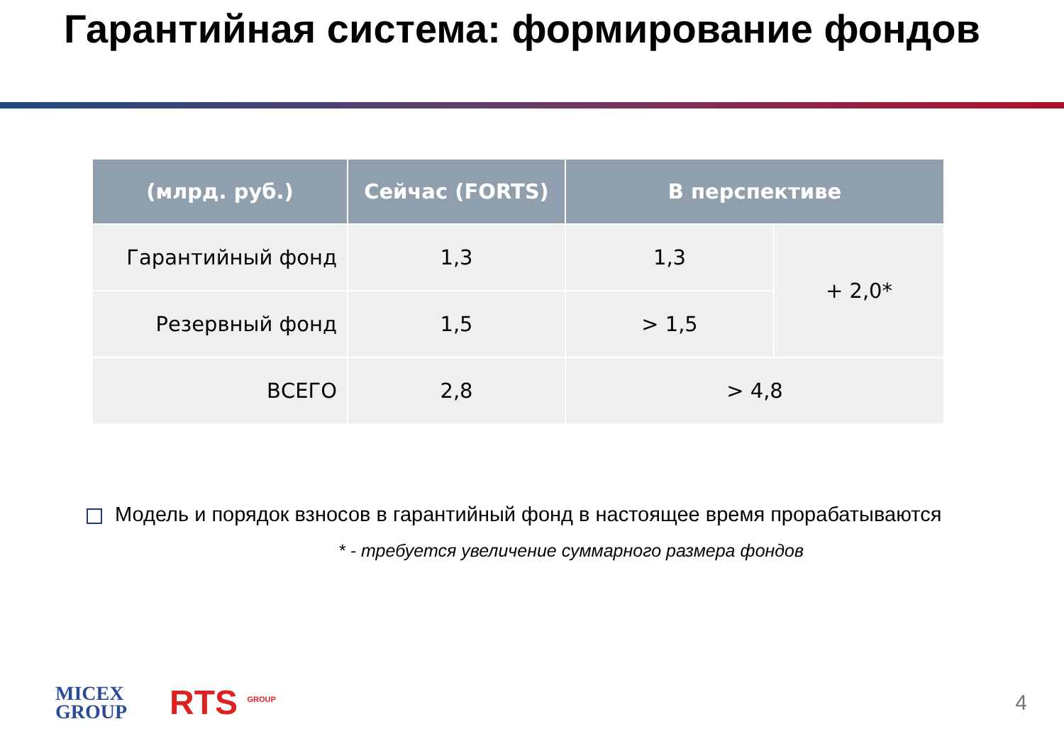Гарантийная система: формирование фондов
| (млрд. руб.) | Сейчас (FORTS) | В перспективе | |
| --- | --- | --- | --- |
| Гарантийный фонд | 1,3 | 1,3 | + 2,0* |
| Резервный фонд | 1,5 | > 1,5 | |
| ВСЕГО | 2,8 | > 4,8 | |
Модель и порядок взносов в гарантийный фонд в настоящее время прорабатываются
* - требуется увеличение суммарного размера фондов
MICEX
GROUP
RTS <sup>GROUP</sup>
4